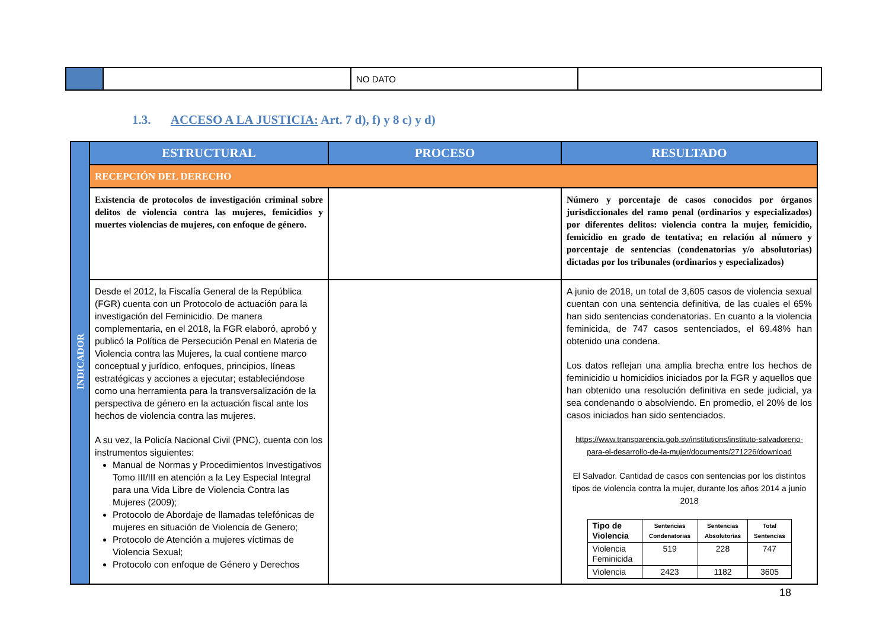| | | NO DATO | |
1.3. ACCESO A LA JUSTICIA: Art. 7 d), f) y 8 c) y d)
| INDICADOR | ESTRUCTURAL | PROCESO | RESULTADO |
| | RECEPCIÓN DEL DERECHO | | |
| | Existencia de protocolos de investigación criminal sobre delitos de violencia contra las mujeres, femicidios y muertes violencias de mujeres, con enfoque de género. | | Número y porcentaje de casos conocidos por órganos jurisdiccionales del ramo penal (ordinarios y especializados) por diferentes delitos: violencia contra la mujer, femicidio, femicidio en grado de tentativa; en relación al número y porcentaje de sentencias (condenatorias y/o absolutorias) dictadas por los tribunales (ordinarios y especializados) |
| | Desde el 2012, la Fiscalía General de la República (FGR) cuenta con un Protocolo de actuación para la investigación del Feminicidio. De manera complementaria, en el 2018, la FGR elaboró, aprobó y publicó la Política de Persecución Penal en Materia de Violencia contra las Mujeres, la cual contiene marco conceptual y jurídico, enfoques, principios, líneas estratégicas y acciones a ejecutar; estableciéndose como una herramienta para la transversalización de la perspectiva de género en la actuación fiscal ante los hechos de violencia contra las mujeres. A su vez, la Policía Nacional Civil (PNC), cuenta con los instrumentos siguientes: Manual de Normas y Procedimientos Investigativos Tomo III/III en atención a la Ley Especial Integral para una Vida Libre de Violencia Contra las Mujeres (2009); Protocolo de Abordaje de llamadas telefónicas de mujeres en situación de Violencia de Genero; Protocolo de Atención a mujeres víctimas de Violencia Sexual; Protocolo con enfoque de Género y Derechos | | A junio de 2018, un total de 3,605 casos de violencia sexual cuentan con una sentencia definitiva, de las cuales el 65% han sido sentencias condenatorias. En cuanto a la violencia feminicida, de 747 casos sentenciados, el 69.48% han obtenido una condena. Los datos reflejan una amplia brecha entre los hechos de feminicidio u homicidios iniciados por la FGR y aquellos que han obtenido una resolución definitiva en sede judicial, ya sea condenando o absolviendo. En promedio, el 20% de los casos iniciados han sido sentenciados. https://www.transparencia.gob.sv/institutions/instituto-salvadoreno-para-el-desarrollo-de-la-mujer/documents/271226/download El Salvador. Cantidad de casos con sentencias por los distintos tipos de violencia contra la mujer, durante los años 2014 a junio 2018 / Tipo de Violencia / Sentencias Condenatorias / Sentencias Absolutorias / Total Sentencias / / --- / --- / --- / --- / / Violencia Feminicida / 519 / 228 / 747 / / Violencia / 2423 / 1182 / 3605 / |
18